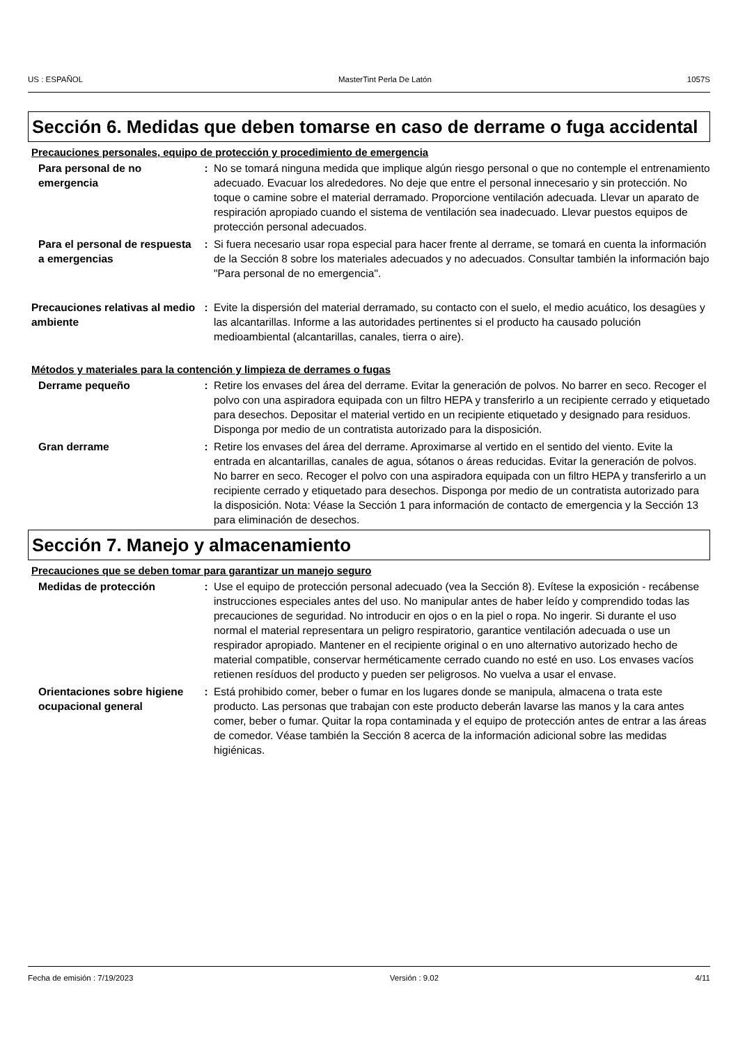US : ESPAÑOL MasterTint Perla De Latón 1057S
Sección 6. Medidas que deben tomarse en caso de derrame o fuga accidental
Precauciones personales, equipo de protección y procedimiento de emergencia
Para personal de no emergencia
: No se tomará ninguna medida que implique algún riesgo personal o que no contemple el entrenamiento adecuado. Evacuar los alrededores. No deje que entre el personal innecesario y sin protección. No toque o camine sobre el material derramado. Proporcione ventilación adecuada. Llevar un aparato de respiración apropiado cuando el sistema de ventilación sea inadecuado. Llevar puestos equipos de protección personal adecuados.
Para el personal de respuesta a emergencias
: Si fuera necesario usar ropa especial para hacer frente al derrame, se tomará en cuenta la información de la Sección 8 sobre los materiales adecuados y no adecuados. Consultar también la información bajo "Para personal de no emergencia".
Precauciones relativas al medio ambiente
: Evite la dispersión del material derramado, su contacto con el suelo, el medio acuático, los desagües y las alcantarillas. Informe a las autoridades pertinentes si el producto ha causado polución medioambiental (alcantarillas, canales, tierra o aire).
Métodos y materiales para la contención y limpieza de derrames o fugas
Derrame pequeño : Retire los envases del área del derrame. Evitar la generación de polvos. No barrer en seco. Recoger el polvo con una aspiradora equipada con un filtro HEPA y transferirlo a un recipiente cerrado y etiquetado para desechos. Depositar el material vertido en un recipiente etiquetado y designado para residuos. Disponga por medio de un contratista autorizado para la disposición.
Gran derrame : Retire los envases del área del derrame. Aproximarse al vertido en el sentido del viento. Evite la entrada en alcantarillas, canales de agua, sótanos o áreas reducidas. Evitar la generación de polvos. No barrer en seco. Recoger el polvo con una aspiradora equipada con un filtro HEPA y transferirlo a un recipiente cerrado y etiquetado para desechos. Disponga por medio de un contratista autorizado para la disposición. Nota: Véase la Sección 1 para información de contacto de emergencia y la Sección 13 para eliminación de desechos.
Sección 7. Manejo y almacenamiento
Precauciones que se deben tomar para garantizar un manejo seguro
Medidas de protección : Use el equipo de protección personal adecuado (vea la Sección 8). Evítese la exposición - recábense instrucciones especiales antes del uso. No manipular antes de haber leído y comprendido todas las precauciones de seguridad. No introducir en ojos o en la piel o ropa. No ingerir. Si durante el uso normal el material representara un peligro respiratorio, garantice ventilación adecuada o use un respirador apropiado. Mantener en el recipiente original o en uno alternativo autorizado hecho de material compatible, conservar herméticamente cerrado cuando no esté en uso. Los envases vacíos retienen resíduos del producto y pueden ser peligrosos. No vuelva a usar el envase.
Orientaciones sobre higiene ocupacional general
: Está prohibido comer, beber o fumar en los lugares donde se manipula, almacena o trata este producto. Las personas que trabajan con este producto deberán lavarse las manos y la cara antes comer, beber o fumar. Quitar la ropa contaminada y el equipo de protección antes de entrar a las áreas de comedor. Véase también la Sección 8 acerca de la información adicional sobre las medidas higiénicas.
Fecha de emisión : 7/19/2023 Versión : 9.02 4/11